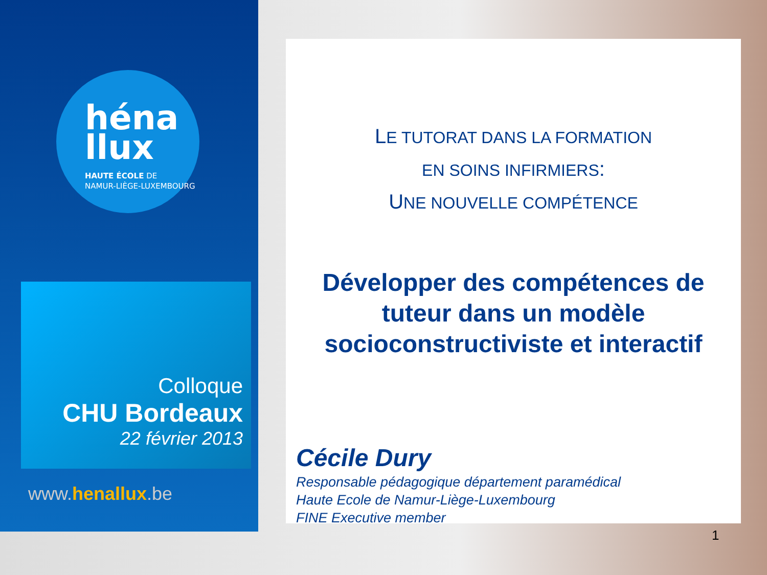héna
llux
HAUTE ÉCOLE DE
NAMUR-LIÈGE-LUXEMBOURG
Colloque
CHU Bordeaux
22 février 2013
www.henallux.be
LE TUTORAT DANS LA FORMATION
EN SOINS INFIRMIERS:
UNE NOUVELLE COMPÉTENCE
Développer des compétences de tuteur dans un modèle socioconstructiviste et interactif
Cécile Dury
Responsable pédagogique département paramédical
Haute Ecole de Namur-Liège-Luxembourg
FINE Executive member
1